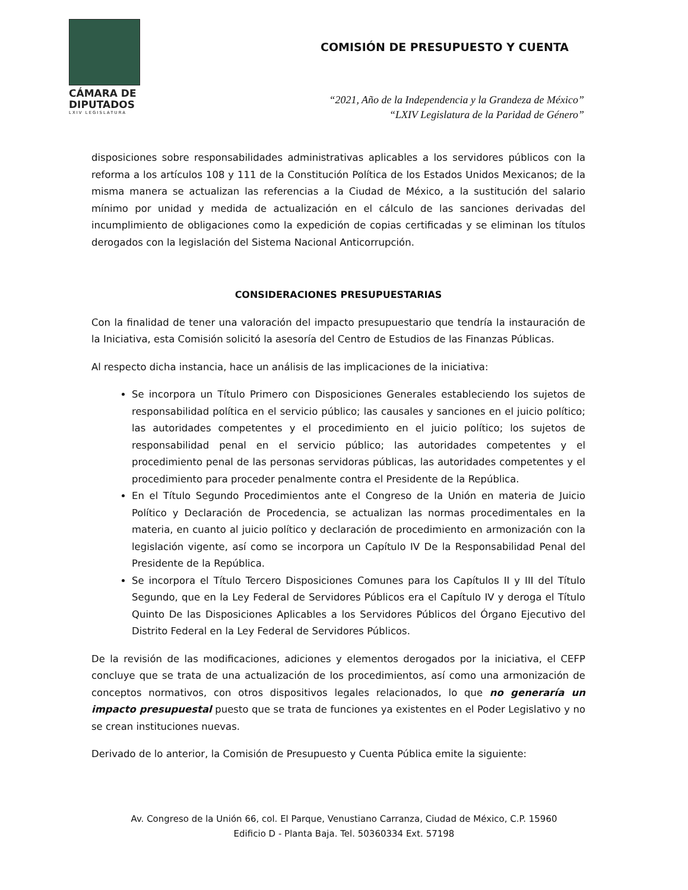CÁMARA DE
DIPUTADOS
LXIV LEGISLATURA
COMISIÓN DE PRESUPUESTO Y CUENTA
“2021, Año de la Independencia y la Grandeza de México”
“LXIV Legislatura de la Paridad de Género”
disposiciones sobre responsabilidades administrativas aplicables a los servidores públicos con la reforma a los artículos 108 y 111 de la Constitución Política de los Estados Unidos Mexicanos; de la misma manera se actualizan las referencias a la Ciudad de México, a la sustitución del salario mínimo por unidad y medida de actualización en el cálculo de las sanciones derivadas del incumplimiento de obligaciones como la expedición de copias certificadas y se eliminan los títulos derogados con la legislación del Sistema Nacional Anticorrupción.
CONSIDERACIONES PRESUPUESTARIAS
Con la finalidad de tener una valoración del impacto presupuestario que tendría la instauración de la Iniciativa, esta Comisión solicitó la asesoría del Centro de Estudios de las Finanzas Públicas.
Al respecto dicha instancia, hace un análisis de las implicaciones de la iniciativa:
Se incorpora un Título Primero con Disposiciones Generales estableciendo los sujetos de responsabilidad política en el servicio público; las causales y sanciones en el juicio político; las autoridades competentes y el procedimiento en el juicio político; los sujetos de responsabilidad penal en el servicio público; las autoridades competentes y el procedimiento penal de las personas servidoras públicas, las autoridades competentes y el procedimiento para proceder penalmente contra el Presidente de la República.
En el Título Segundo Procedimientos ante el Congreso de la Unión en materia de Juicio Político y Declaración de Procedencia, se actualizan las normas procedimentales en la materia, en cuanto al juicio político y declaración de procedimiento en armonización con la legislación vigente, así como se incorpora un Capítulo IV De la Responsabilidad Penal del Presidente de la República.
Se incorpora el Título Tercero Disposiciones Comunes para los Capítulos II y III del Título Segundo, que en la Ley Federal de Servidores Públicos era el Capítulo IV y deroga el Título Quinto De las Disposiciones Aplicables a los Servidores Públicos del Órgano Ejecutivo del Distrito Federal en la Ley Federal de Servidores Públicos.
De la revisión de las modificaciones, adiciones y elementos derogados por la iniciativa, el CEFP concluye que se trata de una actualización de los procedimientos, así como una armonización de conceptos normativos, con otros dispositivos legales relacionados, lo que no generaría un impacto presupuestal puesto que se trata de funciones ya existentes en el Poder Legislativo y no se crean instituciones nuevas.
Derivado de lo anterior, la Comisión de Presupuesto y Cuenta Pública emite la siguiente:
Av. Congreso de la Unión 66, col. El Parque, Venustiano Carranza, Ciudad de México, C.P. 15960
Edificio D - Planta Baja. Tel. 50360334 Ext. 57198